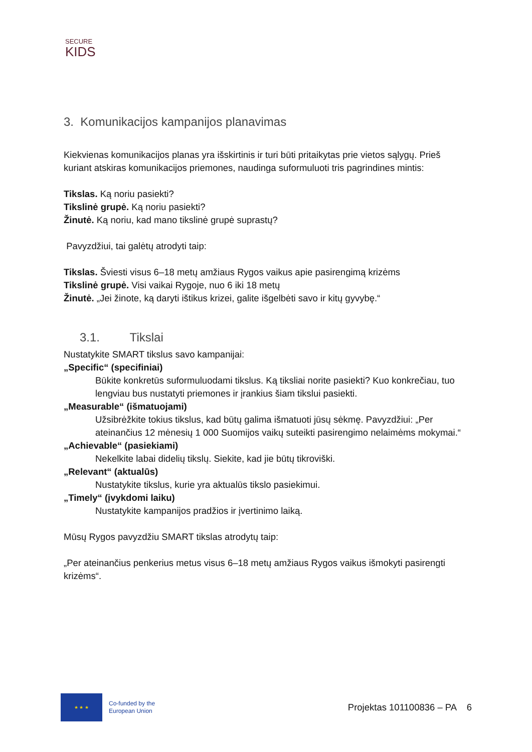SECURE
KIDS
3. Komunikacijos kampanijos planavimas
Kiekvienas komunikacijos planas yra išskirtinis ir turi būti pritaikytas prie vietos sąlygų. Prieš kuriant atskiras komunikacijos priemones, naudinga suformuluoti tris pagrindines mintis:
Tikslas. Ką noriu pasiekti?
Tikslinė grupė. Ką noriu pasiekti?
Žinutė. Ką noriu, kad mano tikslinė grupė suprastų?
Pavyzdžiui, tai galėtų atrodyti taip:
Tikslas. Šviesti visus 6–18 metų amžiaus Rygos vaikus apie pasirengimą krizėms
Tikslinė grupė. Visi vaikai Rygoje, nuo 6 iki 18 metų
Žinutė. „Jei žinote, ką daryti ištikus krizei, galite išgelbėti savo ir kitų gyvybę.“
3.1. Tikslai
Nustatykite SMART tikslus savo kampanijai:
„Specific“ (specifiniai)
Būkite konkretūs suformuluodami tikslus. Ką tiksliai norite pasiekti? Kuo konkrečiau, tuo lengviau bus nustatyti priemones ir įrankius šiam tikslui pasiekti.
„Measurable“ (išmatuojami)
Užsibrėžkite tokius tikslus, kad būtų galima išmatuoti jūsų sėkmę. Pavyzdžiui: „Per ateinančius 12 mėnesių 1 000 Suomijos vaikų suteikti pasirengimo nelaimėms mokymai.“
„Achievable“ (pasiekiami)
Nekelkite labai didelių tikslų. Siekite, kad jie būtų tikroviški.
„Relevant“ (aktualūs)
Nustatykite tikslus, kurie yra aktualūs tikslo pasiekimui.
„Timely“ (įvykdomi laiku)
Nustatykite kampanijos pradžios ir įvertinimo laiką.
Mūsų Rygos pavyzdžiu SMART tikslas atrodytų taip:
„Per ateinančius penkerius metus visus 6–18 metų amžiaus Rygos vaikus išmokyti pasirengti krizėms“.
★ ★ ★
Co-funded by the
European Union
Projektas 101100836 – PA 6